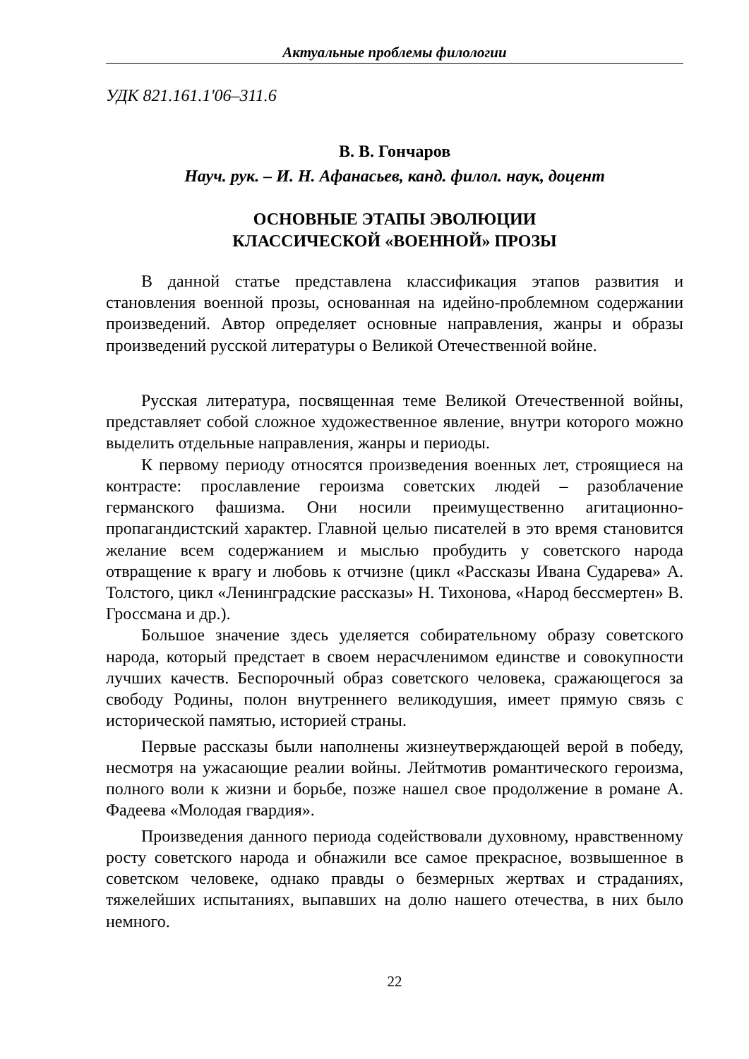Актуальные проблемы филологии
УДК 821.161.1'06–311.6
В. В. Гончаров
Науч. рук. – И. Н. Афанасьев, канд. филол. наук, доцент
ОСНОВНЫЕ ЭТАПЫ ЭВОЛЮЦИИ
КЛАССИЧЕСКОЙ «ВОЕННОЙ» ПРОЗЫ
В данной статье представлена классификация этапов развития и становления военной прозы, основанная на идейно-проблемном содержании произведений. Автор определяет основные направления, жанры и образы произведений русской литературы о Великой Отечественной войне.
Русская литература, посвященная теме Великой Отечественной войны, представляет собой сложное художественное явление, внутри которого можно выделить отдельные направления, жанры и периоды.
К первому периоду относятся произведения военных лет, строящиеся на контрасте: прославление героизма советских людей – разоблачение германского фашизма. Они носили преимущественно агитационно-пропагандистский характер. Главной целью писателей в это время становится желание всем содержанием и мыслью пробудить у советского народа отвращение к врагу и любовь к отчизне (цикл «Рассказы Ивана Сударева» А. Толстого, цикл «Ленинградские рассказы» Н. Тихонова, «Народ бессмертен» В. Гроссмана и др.).
Большое значение здесь уделяется собирательному образу советского народа, который предстает в своем нерасчленимом единстве и совокупности лучших качеств. Беспорочный образ советского человека, сражающегося за свободу Родины, полон внутреннего великодушия, имеет прямую связь с исторической памятью, историей страны.
Первые рассказы были наполнены жизнеутверждающей верой в победу, несмотря на ужасающие реалии войны. Лейтмотив романтического героизма, полного воли к жизни и борьбе, позже нашел свое продолжение в романе А. Фадеева «Молодая гвардия».
Произведения данного периода содействовали духовному, нравственному росту советского народа и обнажили все самое прекрасное, возвышенное в советском человеке, однако правды о безмерных жертвах и страданиях, тяжелейших испытаниях, выпавших на долю нашего отечества, в них было немного.
22